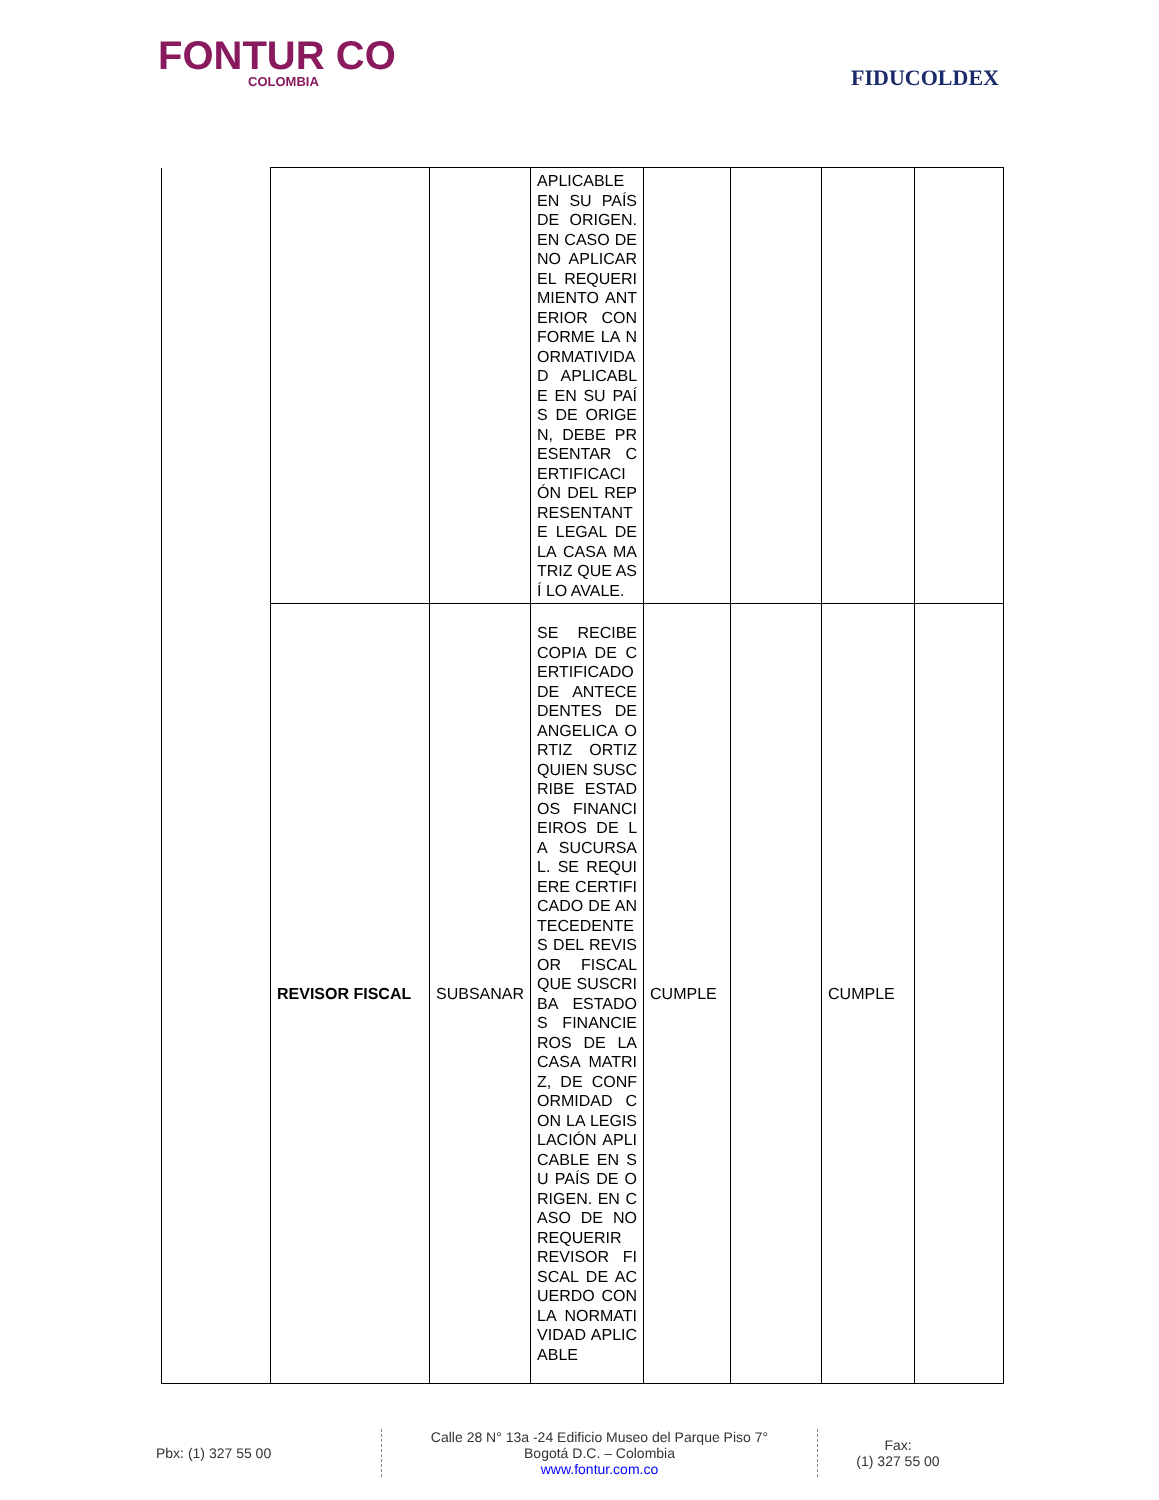FONTUR CO
COLOMBIA
FIDUCOLDEX
| | | | APLICABLE EN SU PAÍS DE ORIGEN. EN CASO DE NO APLICAR EL REQUERIMIENTO ANTERIOR CONFORME LA NORMATIVIDAD APLICABLE EN SU PAÍS DE ORIGEN, DEBE PRESENTAR CERTIFICACIÓN DEL REPRESENTANTE LEGAL DE LA CASA MATRIZ QUE ASÍ LO AVALE. | | | | |
| | REVISOR FISCAL | SUBSANAR | SE RECIBE COPIA DE CERTIFICADO DE ANTECEDENTES DE ANGELICA ORTIZ ORTIZ QUIEN SUSCRIBE ESTADOS FINANCIEIROS DE LA SUCURSAL. SE REQUIERE CERTIFICADO DE ANTECEDENTES DEL REVISOR FISCAL QUE SUSCRIBA ESTADOS FINANCIEROS DE LA CASA MATRIZ, DE CONFORMIDAD CON LA LEGISLACIÓN APLICABLE EN SU PAÍS DE ORIGEN. EN CASO DE NO REQUERIR REVISOR FISCAL DE ACUERDO CON LA NORMATIVIDAD APLICABLE | CUMPLE | | CUMPLE | |
Pbx: (1) 327 55 00
Calle 28 N° 13a -24 Edificio Museo del Parque Piso 7°
Bogotá D.C. – Colombia
www.fontur.com.co
Fax:
(1) 327 55 00